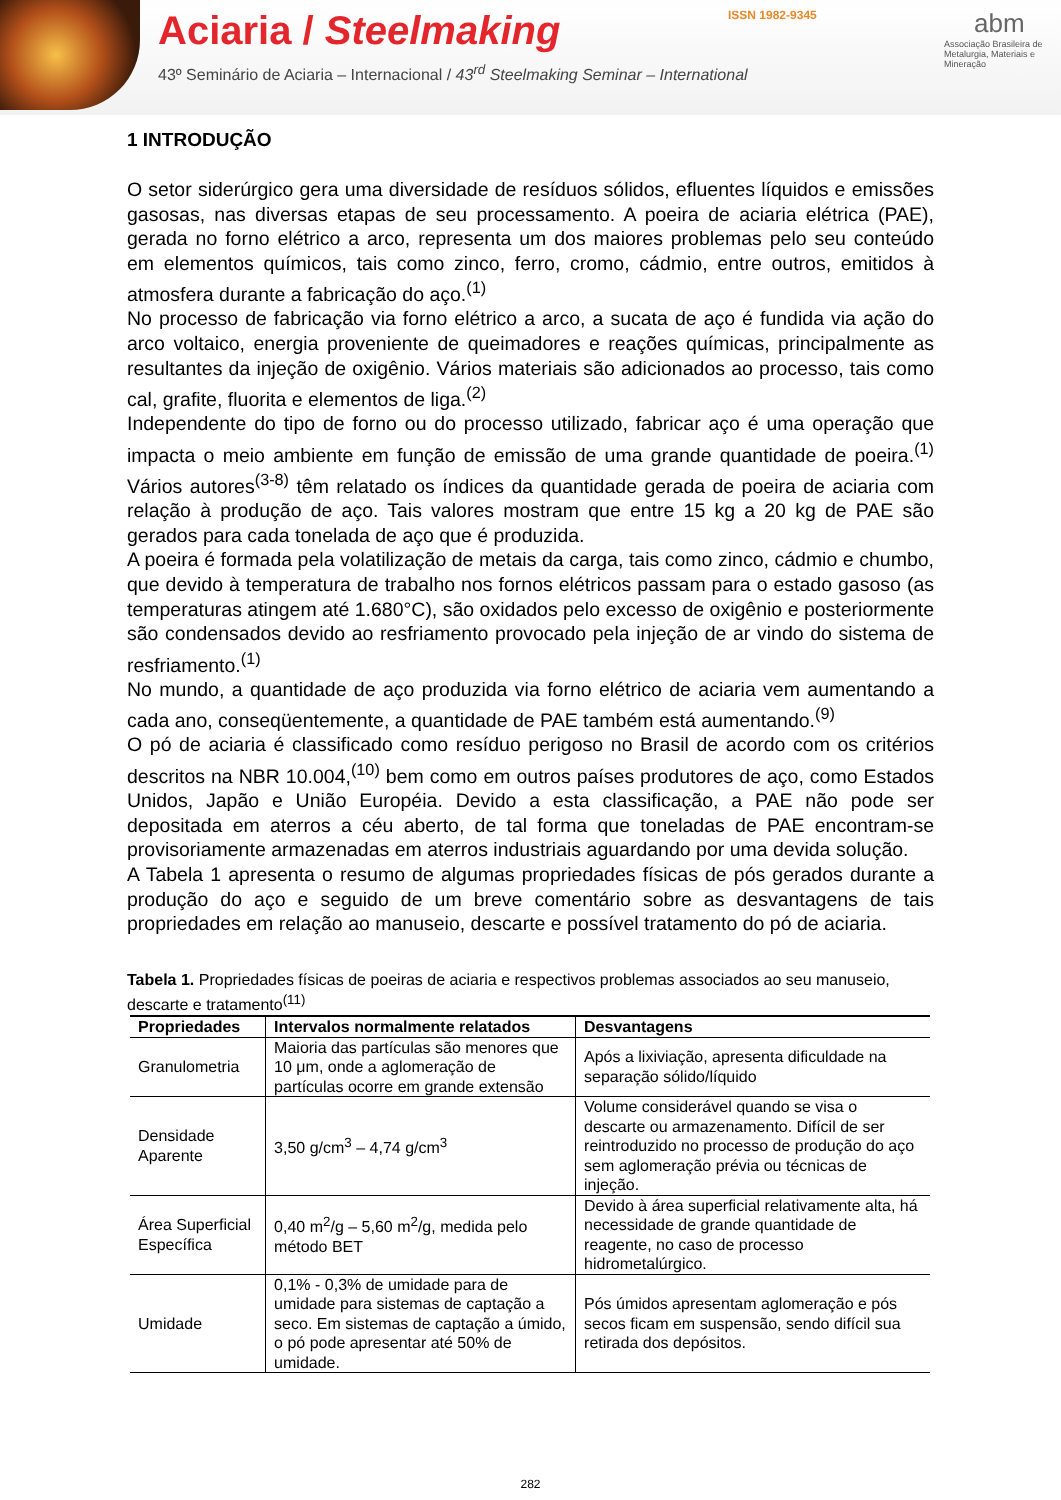Aciaria / Steelmaking
43º Seminário de Aciaria – Internacional / 43<sup>rd</sup> Steelmaking Seminar – International
ISSN 1982-9345
abm
Associação Brasileira de Metalurgia, Materiais e Mineração
1 INTRODUÇÃO
O setor siderúrgico gera uma diversidade de resíduos sólidos, efluentes líquidos e emissões gasosas, nas diversas etapas de seu processamento. A poeira de aciaria elétrica (PAE), gerada no forno elétrico a arco, representa um dos maiores problemas pelo seu conteúdo em elementos químicos, tais como zinco, ferro, cromo, cádmio, entre outros, emitidos à atmosfera durante a fabricação do aço.<sup>(1)</sup>
No processo de fabricação via forno elétrico a arco, a sucata de aço é fundida via ação do arco voltaico, energia proveniente de queimadores e reações químicas, principalmente as resultantes da injeção de oxigênio. Vários materiais são adicionados ao processo, tais como cal, grafite, fluorita e elementos de liga.<sup>(2)</sup>
Independente do tipo de forno ou do processo utilizado, fabricar aço é uma operação que impacta o meio ambiente em função de emissão de uma grande quantidade de poeira.<sup>(1)</sup> Vários autores<sup>(3-8)</sup> têm relatado os índices da quantidade gerada de poeira de aciaria com relação à produção de aço. Tais valores mostram que entre 15 kg a 20 kg de PAE são gerados para cada tonelada de aço que é produzida.
A poeira é formada pela volatilização de metais da carga, tais como zinco, cádmio e chumbo, que devido à temperatura de trabalho nos fornos elétricos passam para o estado gasoso (as temperaturas atingem até 1.680°C), são oxidados pelo excesso de oxigênio e posteriormente são condensados devido ao resfriamento provocado pela injeção de ar vindo do sistema de resfriamento.<sup>(1)</sup>
No mundo, a quantidade de aço produzida via forno elétrico de aciaria vem aumentando a cada ano, conseqüentemente, a quantidade de PAE também está aumentando.<sup>(9)</sup>
O pó de aciaria é classificado como resíduo perigoso no Brasil de acordo com os critérios descritos na NBR 10.004,<sup>(10)</sup> bem como em outros países produtores de aço, como Estados Unidos, Japão e União Européia. Devido a esta classificação, a PAE não pode ser depositada em aterros a céu aberto, de tal forma que toneladas de PAE encontram-se provisoriamente armazenadas em aterros industriais aguardando por uma devida solução.
A Tabela 1 apresenta o resumo de algumas propriedades físicas de pós gerados durante a produção do aço e seguido de um breve comentário sobre as desvantagens de tais propriedades em relação ao manuseio, descarte e possível tratamento do pó de aciaria.
Tabela 1. Propriedades físicas de poeiras de aciaria e respectivos problemas associados ao seu manuseio, descarte e tratamento<sup>(11)</sup>
| Propriedades | Intervalos normalmente relatados | Desvantagens |
| --- | --- | --- |
| Granulometria | Maioria das partículas são menores que 10 μm, onde a aglomeração de partículas ocorre em grande extensão | Após a lixiviação, apresenta dificuldade na separação sólido/líquido |
| Densidade Aparente | 3,50 g/cm<sup>3</sup> – 4,74 g/cm<sup>3</sup> | Volume considerável quando se visa o descarte ou armazenamento. Difícil de ser reintroduzido no processo de produção do aço sem aglomeração prévia ou técnicas de injeção. |
| Área Superficial Específica | 0,40 m<sup>2</sup>/g – 5,60 m<sup>2</sup>/g, medida pelo método BET | Devido à área superficial relativamente alta, há necessidade de grande quantidade de reagente, no caso de processo hidrometalúrgico. |
| Umidade | 0,1% - 0,3% de umidade para de umidade para sistemas de captação a seco. Em sistemas de captação a úmido, o pó pode apresentar até 50% de umidade. | Pós úmidos apresentam aglomeração e pós secos ficam em suspensão, sendo difícil sua retirada dos depósitos. |
282